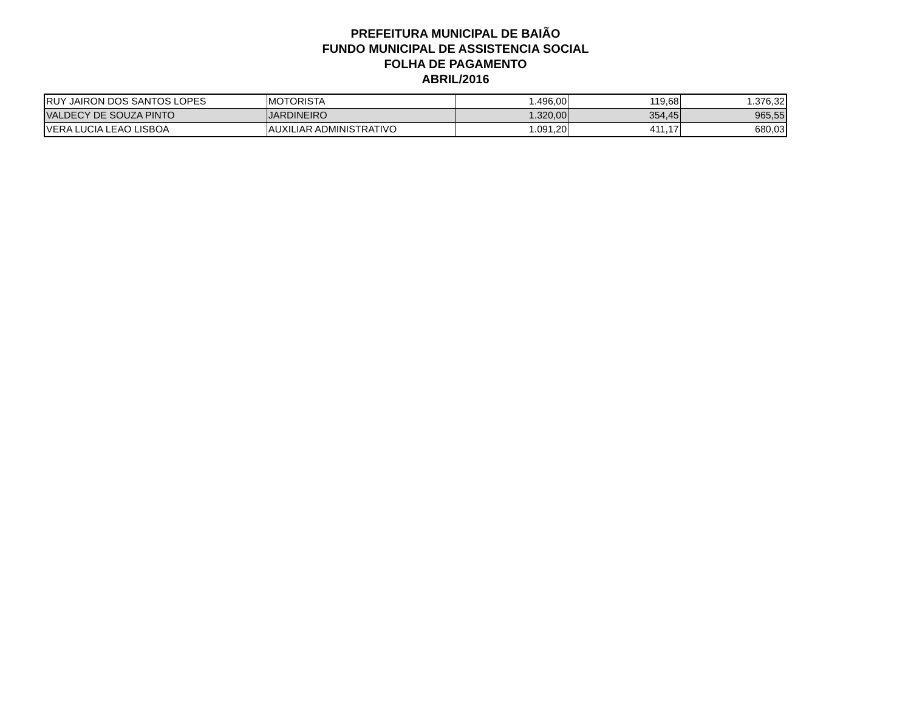PREFEITURA MUNICIPAL DE BAIÃO
FUNDO MUNICIPAL DE ASSISTENCIA SOCIAL
FOLHA DE PAGAMENTO
ABRIL/2016
| RUY JAIRON DOS SANTOS LOPES | MOTORISTA | 1.496,00 | 119,68 | 1.376,32 |
| VALDECY DE SOUZA PINTO | JARDINEIRO | 1.320,00 | 354,45 | 965,55 |
| VERA LUCIA LEAO LISBOA | AUXILIAR ADMINISTRATIVO | 1.091,20 | 411,17 | 680,03 |